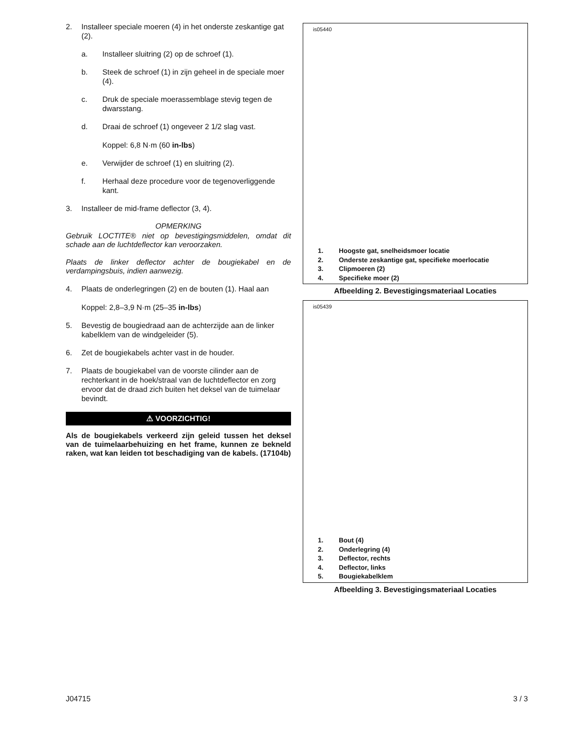2. Installeer speciale moeren (4) in het onderste zeskantige gat (2).
a. Installeer sluitring (2) op de schroef (1).
b. Steek de schroef (1) in zijn geheel in de speciale moer (4).
c. Druk de speciale moerassemblage stevig tegen de dwarsstang.
d. Draai de schroef (1) ongeveer 2 1/2 slag vast.
Koppel: 6,8 N·m (60 in-lbs)
e. Verwijder de schroef (1) en sluitring (2).
f. Herhaal deze procedure voor de tegenoverliggende kant.
3. Installeer de mid-frame deflector (3, 4).
OPMERKING
Gebruik LOCTITE® niet op bevestigingsmiddelen, omdat dit schade aan de luchtdeflector kan veroorzaken.
Plaats de linker deflector achter de bougiekabel en de verdampingsbuis, indien aanwezig.
4. Plaats de onderlegringen (2) en de bouten (1). Haal aan
Koppel: 2,8–3,9 N·m (25–35 in-lbs)
5. Bevestig de bougiedraad aan de achterzijde aan de linker kabelklem van de windgeleider (5).
6. Zet de bougiekabels achter vast in de houder.
7. Plaats de bougiekabel van de voorste cilinder aan de rechterkant in de hoek/straal van de luchtdeflector en zorg ervoor dat de draad zich buiten het deksel van de tuimelaar bevindt.
⚠ VOORZICHTIG!
Als de bougiekabels verkeerd zijn geleid tussen het deksel van de tuimelaarbehuizing en het frame, kunnen ze bekneld raken, wat kan leiden tot beschadiging van de kabels. (17104b)
is05440
1. Hoogste gat, snelheidsmoer locatie
2. Onderste zeskantige gat, specifieke moerlocatie
3. Clipmoeren (2)
4. Specifieke moer (2)
Afbeelding 2. Bevestigingsmateriaal Locaties
is05439
1. Bout (4)
2. Onderlegring (4)
3. Deflector, rechts
4. Deflector, links
5. Bougiekabelklem
Afbeelding 3. Bevestigingsmateriaal Locaties
J04715 3 / 3